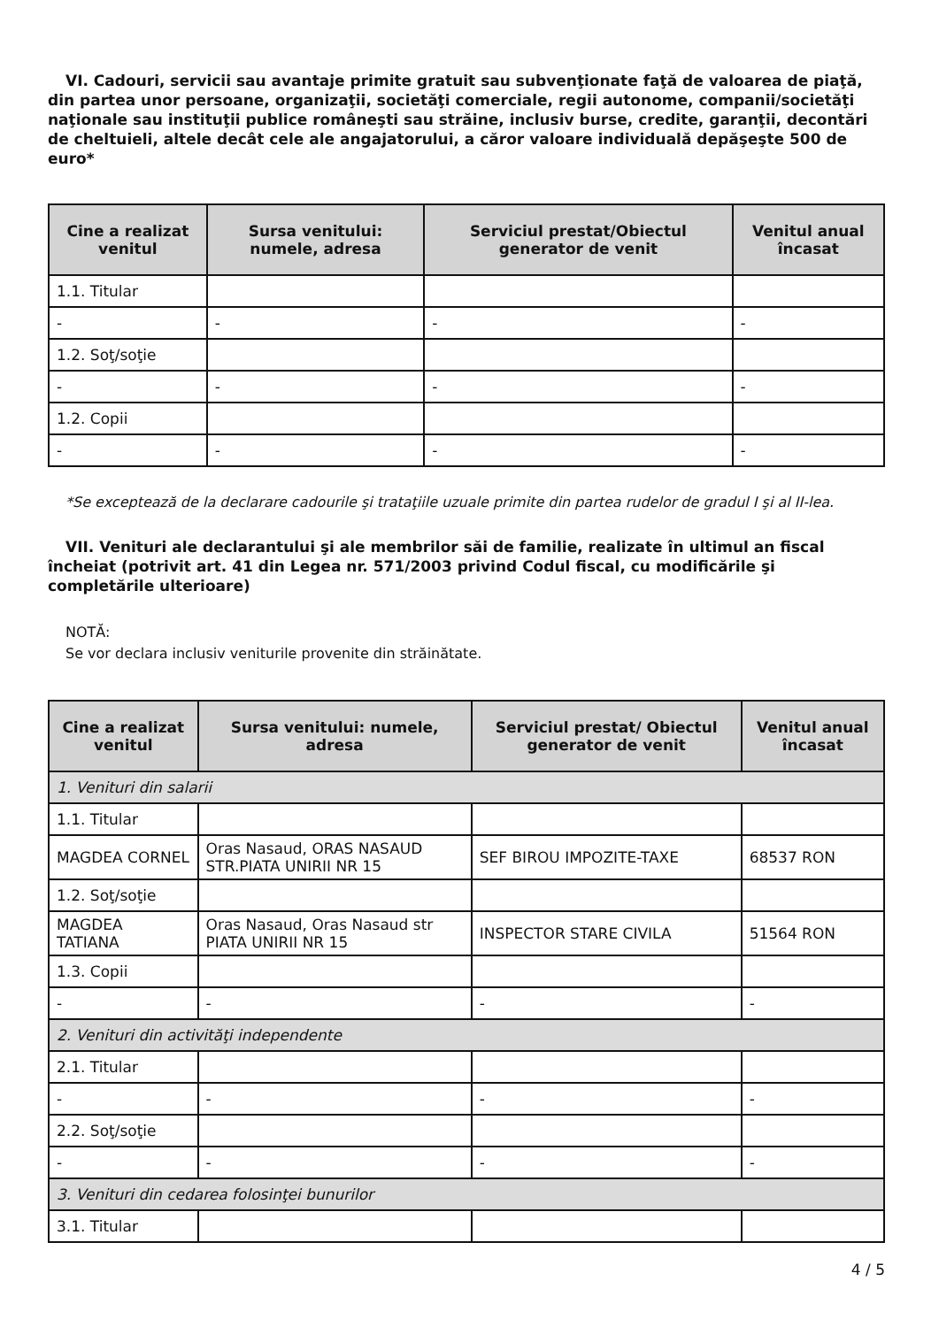VI. Cadouri, servicii sau avantaje primite gratuit sau subvenţionate faţă de valoarea de piaţă, din partea unor persoane, organizaţii, societăţi comerciale, regii autonome, companii/societăţi naţionale sau instituţii publice româneşti sau străine, inclusiv burse, credite, garanţii, decontări de cheltuieli, altele decât cele ale angajatorului, a căror valoare individuală depăşeşte 500 de euro*
| Cine a realizat venitul | Sursa venitului: numele, adresa | Serviciul prestat/Obiectul generator de venit | Venitul anual încasat |
| --- | --- | --- | --- |
| 1.1. Titular | | | |
| - | - | - | - |
| 1.2. Soţ/soţie | | | |
| - | - | - | - |
| 1.2. Copii | | | |
| - | - | - | - |
*Se exceptează de la declarare cadourile şi trataţiile uzuale primite din partea rudelor de gradul I şi al II-lea.
VII. Venituri ale declarantului şi ale membrilor săi de familie, realizate în ultimul an fiscal încheiat (potrivit art. 41 din Legea nr. 571/2003 privind Codul fiscal, cu modificările şi completările ulterioare)
NOTĂ:
Se vor declara inclusiv veniturile provenite din străinătate.
| Cine a realizat venitul | Sursa venitului: numele, adresa | Serviciul prestat/ Obiectul generator de venit | Venitul anual încasat |
| --- | --- | --- | --- |
| 1. Venituri din salarii | | | |
| 1.1. Titular | | | |
| MAGDEA CORNEL | Oras Nasaud, ORAS NASAUD STR.PIATA UNIRII NR 15 | SEF BIROU IMPOZITE-TAXE | 68537 RON |
| 1.2. Soţ/soţie | | | |
| MAGDEA TATIANA | Oras Nasaud, Oras Nasaud str PIATA UNIRII NR 15 | INSPECTOR STARE CIVILA | 51564 RON |
| 1.3. Copii | | | |
| - | - | - | - |
| 2. Venituri din activităţi independente | | | |
| 2.1. Titular | | | |
| - | - | - | - |
| 2.2. Soţ/soţie | | | |
| - | - | - | - |
| 3. Venituri din cedarea folosinţei bunurilor | | | |
| 3.1. Titular | | | |
4 / 5